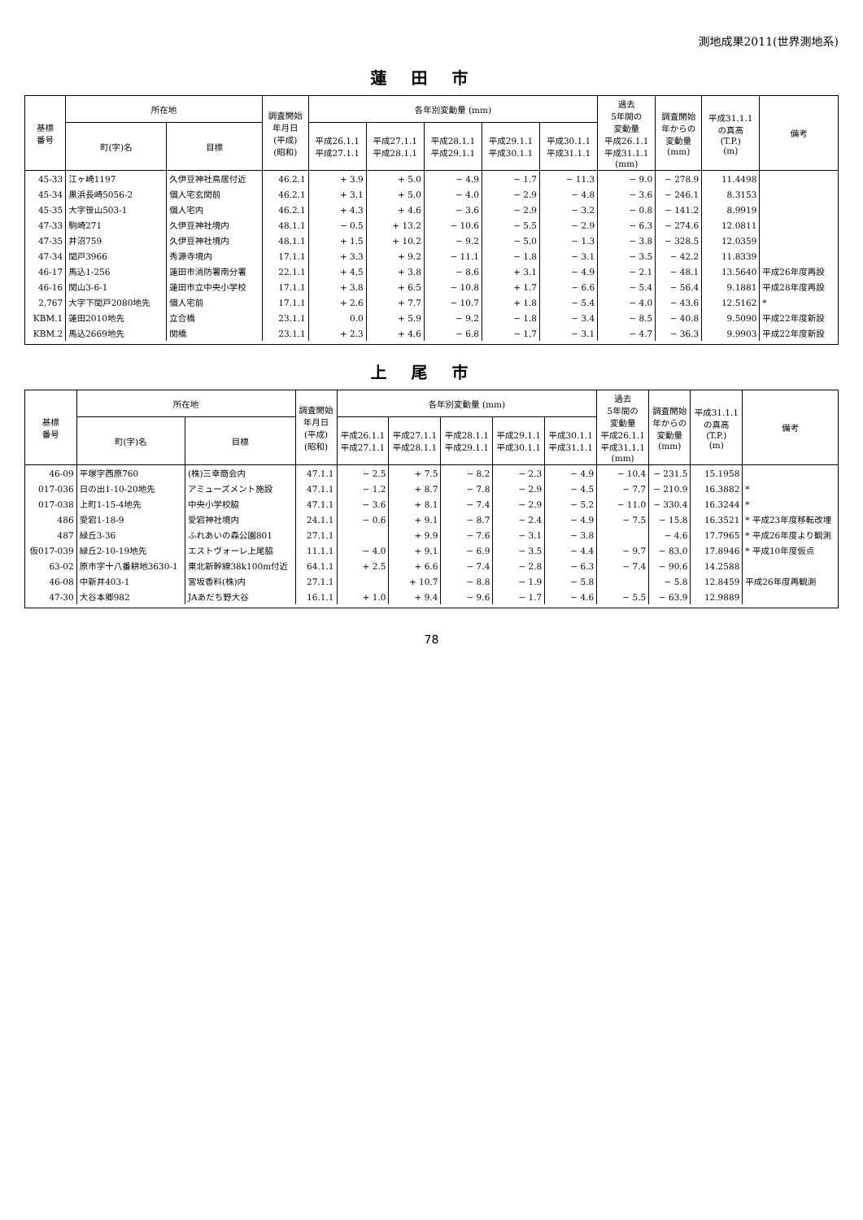測地成果2011(世界測地系)
蓮田市
| 基標 番号 | 所在地 | | 調査開始 年月日 (平成) (昭和) | 各年別変動量 (mm) | | | | | 過去 5年間の 変動量 平成26.1.1 平成31.1.1 (mm) | 調査開始 年からの 変動量 (mm) | 平成31.1.1 の真高 (T.P.) (m) | 備考 |
| --- | --- | --- | --- | --- | --- | --- | --- | --- | --- | --- | --- | --- |
| | 町(字)名 | 目標 | | 平成26.1.1 平成27.1.1 | 平成27.1.1 平成28.1.1 | 平成28.1.1 平成29.1.1 | 平成29.1.1 平成30.1.1 | 平成30.1.1 平成31.1.1 | | | | |
| 45-33 | 江ヶ崎1197 | 久伊豆神社鳥居付近 | 46.2.1 | + 3.9 | + 5.0 | − 4.9 | − 1.7 | − 11.3 | − 9.0 | − 278.9 | 11.4498 | |
| 45-34 | 黒浜長崎5056-2 | 個人宅玄関前 | 46.2.1 | + 3.1 | + 5.0 | − 4.0 | − 2.9 | − 4.8 | − 3.6 | − 246.1 | 8.3153 | |
| 45-35 | 大字笹山503-1 | 個人宅内 | 46.2.1 | + 4.3 | + 4.6 | − 3.6 | − 2.9 | − 3.2 | − 0.8 | − 141.2 | 8.9919 | |
| 47-33 | 駒崎271 | 久伊豆神社境内 | 48.1.1 | − 0.5 | + 13.2 | − 10.6 | − 5.5 | − 2.9 | − 6.3 | − 274.6 | 12.0811 | |
| 47-35 | 井沼759 | 久伊豆神社境内 | 48.1.1 | + 1.5 | + 10.2 | − 9.2 | − 5.0 | − 1.3 | − 3.8 | − 328.5 | 12.0359 | |
| 47-34 | 閏戸3966 | 秀源寺境内 | 17.1.1 | + 3.3 | + 9.2 | − 11.1 | − 1.8 | − 3.1 | − 3.5 | − 42.2 | 11.8339 | |
| 46-17 | 馬込1-256 | 蓮田市消防署南分署 | 22.1.1 | + 4.5 | + 3.8 | − 8.6 | + 3.1 | − 4.9 | − 2.1 | − 48.1 | 13.5640 | 平成26年度再設 |
| 46-16 | 関山3-6-1 | 蓮田市立中央小学校 | 17.1.1 | + 3.8 | + 6.5 | − 10.8 | + 1.7 | − 6.6 | − 5.4 | − 56.4 | 9.1881 | 平成28年度再設 |
| 2,767 | 大字下閏戸2080地先 | 個人宅前 | 17.1.1 | + 2.6 | + 7.7 | − 10.7 | + 1.8 | − 5.4 | − 4.0 | − 43.6 | 12.5162 | * |
| KBM.1 | 蓮田2010地先 | 立合橋 | 23.1.1 | 0.0 | + 5.9 | − 9.2 | − 1.8 | − 3.4 | − 8.5 | − 40.8 | 9.5090 | 平成22年度新設 |
| KBM.2 | 馬込2669地先 | 関橋 | 23.1.1 | + 2.3 | + 4.6 | − 6.8 | − 1.7 | − 3.1 | − 4.7 | − 36.3 | 9.9903 | 平成22年度新設 |
上尾市
| 基標 番号 | 所在地 | | 調査開始 年月日 (平成) (昭和) | 各年別変動量 (mm) | | | | | 過去 5年間の 変動量 平成26.1.1 平成31.1.1 (mm) | 調査開始 年からの 変動量 (mm) | 平成31.1.1 の真高 (T.P.) (m) | 備考 |
| --- | --- | --- | --- | --- | --- | --- | --- | --- | --- | --- | --- | --- |
| | 町(字)名 | 目標 | | 平成26.1.1 平成27.1.1 | 平成27.1.1 平成28.1.1 | 平成28.1.1 平成29.1.1 | 平成29.1.1 平成30.1.1 | 平成30.1.1 平成31.1.1 | | | | |
| 46-09 | 平塚字西原760 | (株)三幸商会内 | 47.1.1 | − 2.5 | + 7.5 | − 8.2 | − 2.3 | − 4.9 | − 10.4 | − 231.5 | 15.1958 | |
| 017-036 | 日の出1-10-20地先 | アミューズメント施設 | 47.1.1 | − 1.2 | + 8.7 | − 7.8 | − 2.9 | − 4.5 | − 7.7 | − 210.9 | 16.3882 | * |
| 017-038 | 上町1-15-4地先 | 中央小学校脇 | 47.1.1 | − 3.6 | + 8.1 | − 7.4 | − 2.9 | − 5.2 | − 11.0 | − 330.4 | 16.3244 | * |
| 486 | 愛宕1-18-9 | 愛宕神社境内 | 24.1.1 | − 0.6 | + 9.1 | − 8.7 | − 2.4 | − 4.9 | − 7.5 | − 15.8 | 16.3521 | * 平成23年度移転改埋 |
| 487 | 緑丘3-36 | ふれあいの森公園801 | 27.1.1 | | + 9.9 | − 7.6 | − 3.1 | − 3.8 | | − 4.6 | 17.7965 | * 平成26年度より観測 |
| 仮017-039 | 緑丘2-10-19地先 | エストヴォーレ上尾脇 | 11.1.1 | − 4.0 | + 9.1 | − 6.9 | − 3.5 | − 4.4 | − 9.7 | − 83.0 | 17.8946 | * 平成10年度仮点 |
| 63-02 | 原市字十八番耕地3630-1 | 東北新幹線38k100m付近 | 64.1.1 | + 2.5 | + 6.6 | − 7.4 | − 2.8 | − 6.3 | − 7.4 | − 90.6 | 14.2588 | |
| 46-08 | 中新井403-1 | 宮坂香料(株)内 | 27.1.1 | | + 10.7 | − 8.8 | − 1.9 | − 5.8 | | − 5.8 | 12.8459 | 平成26年度再観測 |
| 47-30 | 大谷本郷982 | JAあだち野大谷 | 16.1.1 | + 1.0 | + 9.4 | − 9.6 | − 1.7 | − 4.6 | − 5.5 | − 63.9 | 12.9889 | |
78